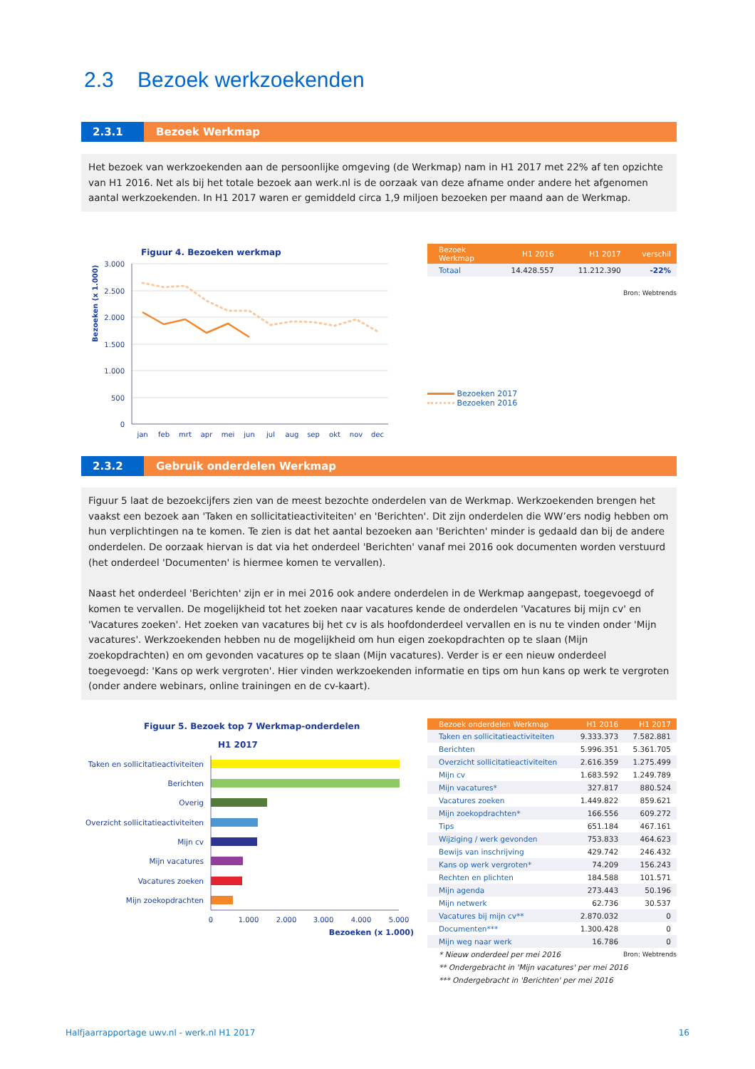2.3 Bezoek werkzoekenden
2.3.1 Bezoek Werkmap
Het bezoek van werkzoekenden aan de persoonlijke omgeving (de Werkmap) nam in H1 2017 met 22% af ten opzichte van H1 2016. Net als bij het totale bezoek aan werk.nl is de oorzaak van deze afname onder andere het afgenomen aantal werkzoekenden. In H1 2017 waren er gemiddeld circa 1,9 miljoen bezoeken per maand aan de Werkmap.
Figuur 4. Bezoeken werkmap
Bezoeken (x 1.000)
3.000
2.500
2.000
1.500
1.000
500
0
jan
feb
mrt
apr
mei
jun
jul
aug
sep
okt
nov
dec
| Bezoek Werkmap | H1 2016 | H1 2017 | verschil |
| --- | --- | --- | --- |
| Totaal | 14.428.557 | 11.212.390 | -22% |
Bron: Webtrends
Bezoeken 2017
Bezoeken 2016
2.3.2 Gebruik onderdelen Werkmap
Figuur 5 laat de bezoekcijfers zien van de meest bezochte onderdelen van de Werkmap. Werkzoekenden brengen het vaakst een bezoek aan 'Taken en sollicitatieactiviteiten' en 'Berichten'. Dit zijn onderdelen die WW’ers nodig hebben om hun verplichtingen na te komen. Te zien is dat het aantal bezoeken aan 'Berichten' minder is gedaald dan bij de andere onderdelen. De oorzaak hiervan is dat via het onderdeel 'Berichten' vanaf mei 2016 ook documenten worden verstuurd (het onderdeel 'Documenten' is hiermee komen te vervallen).
Naast het onderdeel 'Berichten' zijn er in mei 2016 ook andere onderdelen in de Werkmap aangepast, toegevoegd of komen te vervallen. De mogelijkheid tot het zoeken naar vacatures kende de onderdelen 'Vacatures bij mijn cv' en 'Vacatures zoeken'. Het zoeken van vacatures bij het cv is als hoofdonderdeel vervallen en is nu te vinden onder 'Mijn vacatures'. Werkzoekenden hebben nu de mogelijkheid om hun eigen zoekopdrachten op te slaan (Mijn zoekopdrachten) en om gevonden vacatures op te slaan (Mijn vacatures). Verder is er een nieuw onderdeel toegevoegd: 'Kans op werk vergroten'. Hier vinden werkzoekenden informatie en tips om hun kans op werk te vergroten (onder andere webinars, online trainingen en de cv-kaart).
Figuur 5. Bezoek top 7 Werkmap-onderdelen
H1 2017
Taken en sollicitatieactiviteiten
Berichten
Overig
Overzicht sollicitatieactiviteiten
Mijn cv
Mijn vacatures
Vacatures zoeken
Mijn zoekopdrachten
0
1.000
2.000
3.000
4.000
5.000
Bezoeken (x 1.000)
| Bezoek onderdelen Werkmap | H1 2016 | H1 2017 |
| --- | --- | --- |
| Taken en sollicitatieactiviteiten | 9.333.373 | 7.582.881 |
| Berichten | 5.996.351 | 5.361.705 |
| Overzicht sollicitatieactiviteiten | 2.616.359 | 1.275.499 |
| Mijn cv | 1.683.592 | 1.249.789 |
| Mijn vacatures* | 327.817 | 880.524 |
| Vacatures zoeken | 1.449.822 | 859.621 |
| Mijn zoekopdrachten* | 166.556 | 609.272 |
| Tips | 651.184 | 467.161 |
| Wijziging / werk gevonden | 753.833 | 464.623 |
| Bewijs van inschrijving | 429.742 | 246.432 |
| Kans op werk vergroten* | 74.209 | 156.243 |
| Rechten en plichten | 184.588 | 101.571 |
| Mijn agenda | 273.443 | 50.196 |
| Mijn netwerk | 62.736 | 30.537 |
| Vacatures bij mijn cv** | 2.870.032 | 0 |
| Documenten*** | 1.300.428 | 0 |
| Mijn weg naar werk | 16.786 | 0 |
Bron: Webtrends * Nieuw onderdeel per mei 2016
** Ondergebracht in 'Mijn vacatures' per mei 2016
*** Ondergebracht in 'Berichten' per mei 2016
Halfjaarrapportage uwv.nl - werk.nl H1 2017 16